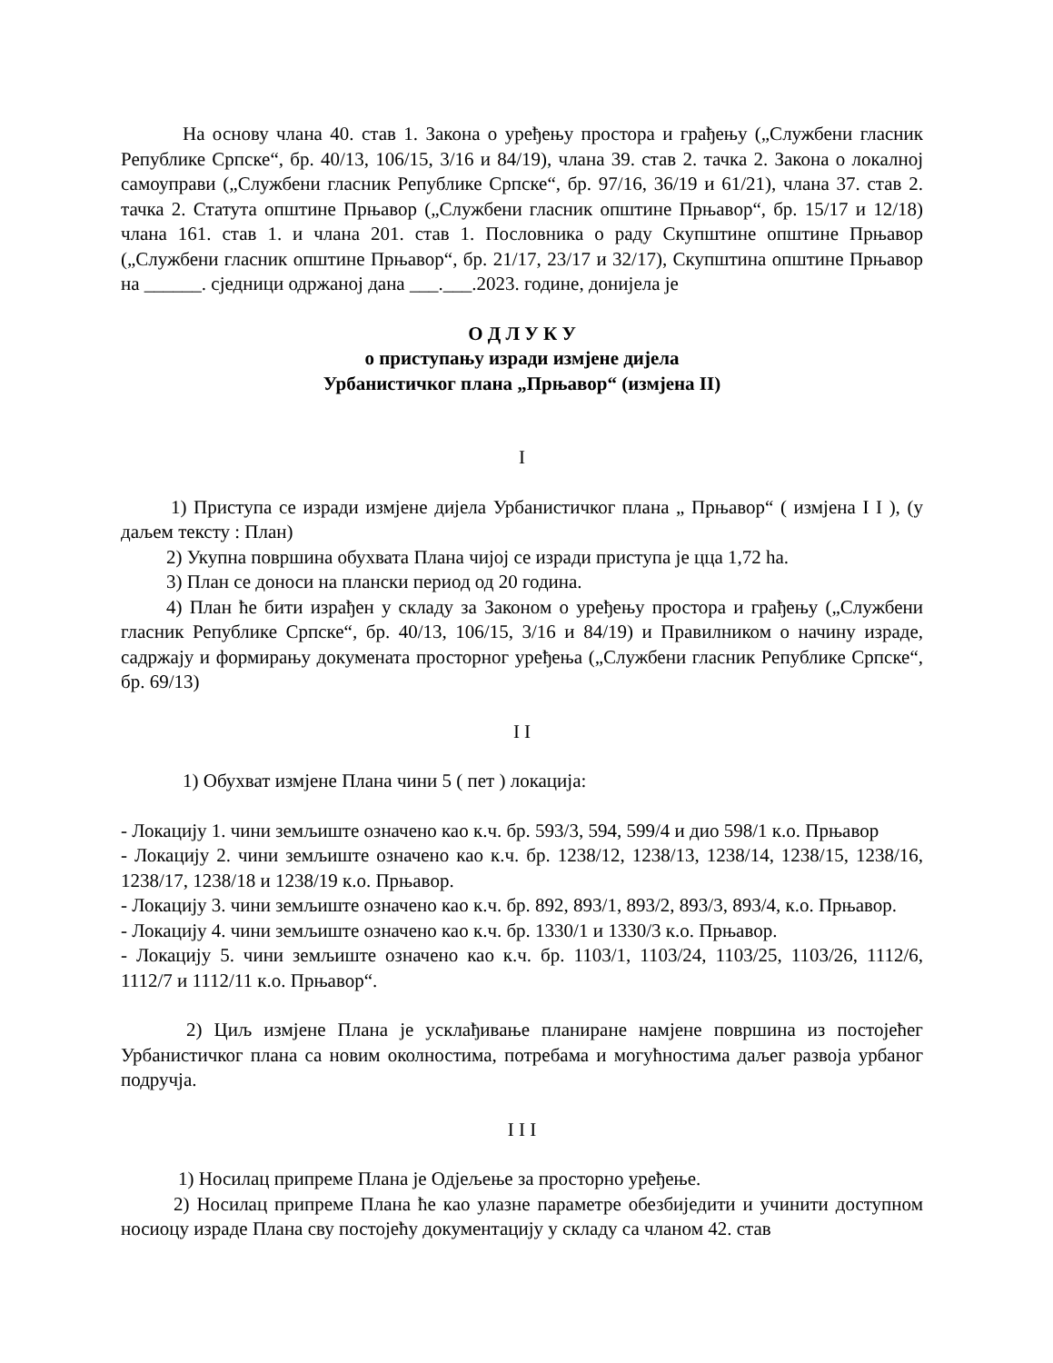На основу члана 40. став 1. Закона о уређењу простора и грађењу („Службени гласник Републике Српске“, бр. 40/13, 106/15, 3/16 и 84/19), члана 39. став 2. тачка 2. Закона о локалној самоуправи („Службени гласник Републике Српске“, бр. 97/16, 36/19 и 61/21), члана 37. став 2. тачка 2. Статута општине Прњавор („Службени гласник општине Прњавор“, бр. 15/17 и 12/18) члана 161. став 1. и члана 201. став 1. Пословника о раду Скупштине општине Прњавор („Службени гласник општине Прњавор“, бр. 21/17, 23/17 и 32/17), Скупштина општине Прњавор на ______. сједници одржаној дана ___.___.2023. године, донијела је
О Д Л У К У
о приступању изради измјене дијела
Урбанистичког плана „Прњавор“ (измјена II)
I
1) Приступа се изради измјене дијела Урбанистичког плана „ Прњавор“ ( измјена I I ), (у даљем тексту : План)
2) Укупна површина обухвата Плана чијој се изради приступа је цца 1,72 ha.
3) План се доноси на плански период од 20 година.
4) План ће бити израђен у складу за Законом о уређењу простора и грађењу („Службени гласник Републике Српске“, бр. 40/13, 106/15, 3/16 и 84/19) и Правилником о начину израде, садржају и формирању докумената просторног уређења („Службени гласник Републике Српске“, бр. 69/13)
I I
1) Обухват измјене Плана чини 5 ( пет ) локација:
- Локацију 1. чини земљиште означено као к.ч. бр. 593/3, 594, 599/4 и дио 598/1 к.о. Прњавор
- Локацију 2. чини земљиште означено као к.ч. бр. 1238/12, 1238/13, 1238/14, 1238/15, 1238/16, 1238/17, 1238/18 и 1238/19 к.о. Прњавор.
- Локацију 3. чини земљиште означено као к.ч. бр. 892, 893/1, 893/2, 893/3, 893/4, к.о. Прњавор.
- Локацију 4. чини земљиште означено као к.ч. бр. 1330/1 и 1330/3 к.о. Прњавор.
- Локацију 5. чини земљиште означено као к.ч. бр. 1103/1, 1103/24, 1103/25, 1103/26, 1112/6, 1112/7 и 1112/11 к.о. Прњавор“.
2) Циљ измјене Плана је усклађивање планиране намјене површина из постојећег Урбанистичког плана са новим околностима, потребама и могућностима даљег развоја урбаног подручја.
I I I
1) Носилац припреме Плана је Одјељење за просторно уређење.
2) Носилац припреме Плана ће као улазне параметре обезбиједити и учинити доступном носиоцу израде Плана сву постојећу документацију у складу са чланом 42. став